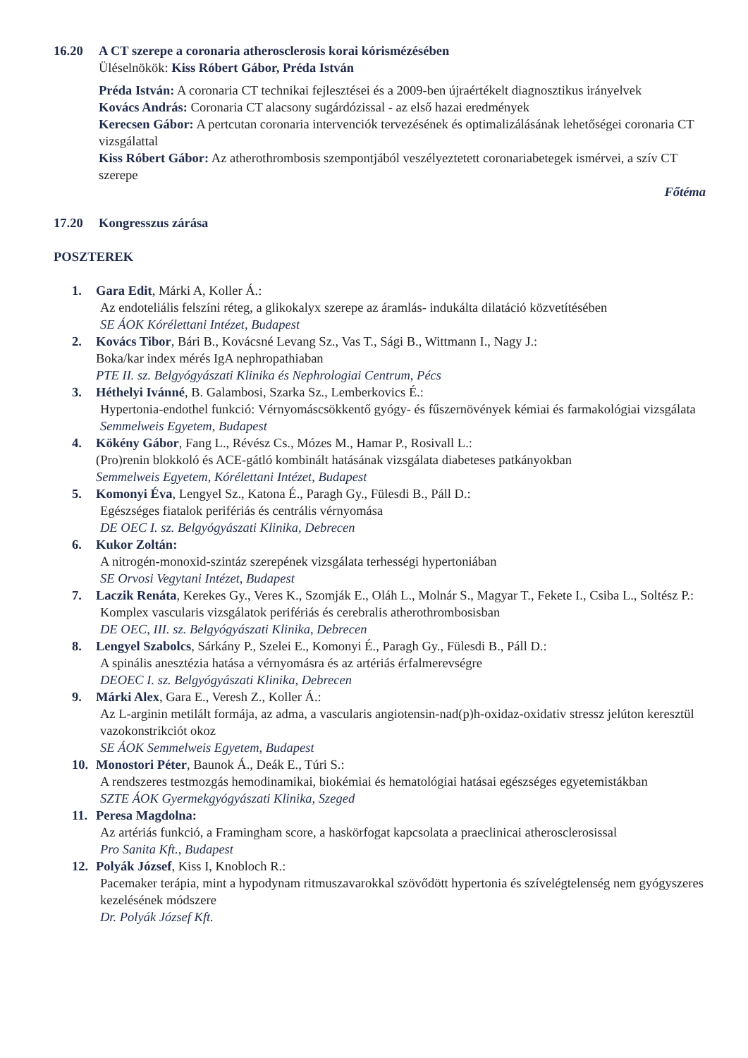16.20 A CT szerepe a coronaria atherosclerosis korai kórismézésében
Üléselnökök: Kiss Róbert Gábor, Préda István
Préda István: A coronaria CT technikai fejlesztései és a 2009-ben újraértékelt diagnosztikus irányelvek
Kovács András: Coronaria CT alacsony sugárdózissal - az első hazai eredmények
Kerecsen Gábor: A pertcutan coronaria intervenciók tervezésének és optimalizálásának lehetőségei coronaria CT vizsgálattal
Kiss Róbert Gábor: Az atherothrombosis szempontjából veszélyeztetett coronariabetegek ismérvei, a szív CT szerepe
Főtéma
17.20 Kongresszus zárása
POSZTEREK
1. Gara Edit, Márki A, Koller Á.:
Az endoteliális felszíni réteg, a glikokalyx szerepe az áramlás- indukálta dilatáció közvetítésében
SE ÁOK Kórélettani Intézet, Budapest
2. Kovács Tibor, Bári B., Kovácsné Levang Sz., Vas T., Sági B., Wittmann I., Nagy J.:
Boka/kar index mérés IgA nephropathiaban
PTE II. sz. Belgyógyászati Klinika és Nephrologiai Centrum, Pécs
3. Héthelyi Ivánné, B. Galambosi, Szarka Sz., Lemberkovics É.:
Hypertonia-endothel funkció: Vérnyomáscsökkentő gyógy- és fűszernövények kémiai és farmakológiai vizsgálata
Semmelweis Egyetem, Budapest
4. Kökény Gábor, Fang L., Révész Cs., Mózes M., Hamar P., Rosivall L.:
(Pro)renin blokkoló és ACE-gátló kombinált hatásának vizsgálata diabeteses patkányokban
Semmelweis Egyetem, Kórélettani Intézet, Budapest
5. Komonyi Éva, Lengyel Sz., Katona É., Paragh Gy., Fülesdi B., Páll D.:
Egészséges fiatalok perifériás és centrális vérnyomása
DE OEC I. sz. Belgyógyászati Klinika, Debrecen
6. Kukor Zoltán:
A nitrogén-monoxid-szintáz szerepének vizsgálata terhességi hypertoniában
SE Orvosi Vegytani Intézet, Budapest
7. Laczik Renáta, Kerekes Gy., Veres K., Szomják E., Oláh L., Molnár S., Magyar T., Fekete I., Csiba L., Soltész P.:
Komplex vascularis vizsgálatok perifériás és cerebralis atherothrombosisban
DE OEC, III. sz. Belgyógyászati Klinika, Debrecen
8. Lengyel Szabolcs, Sárkány P., Szelei E., Komonyi É., Paragh Gy., Fülesdi B., Páll D.:
A spinális anesztézia hatása a vérnyomásra és az artériás érfalmerevségre
DEOEC I. sz. Belgyógyászati Klinika, Debrecen
9. Márki Alex, Gara E., Veresh Z., Koller Á.:
Az L-arginin metilált formája, az adma, a vascularis angiotensin-nad(p)h-oxidaz-oxidativ stressz jelúton keresztül vazokonstrikciót okoz
SE ÁOK Semmelweis Egyetem, Budapest
10. Monostori Péter, Baunok Á., Deák E., Túri S.:
A rendszeres testmozgás hemodinamikai, biokémiai és hematológiai hatásai egészséges egyetemistákban
SZTE ÁOK Gyermekgyógyászati Klinika, Szeged
11. Peresa Magdolna:
Az artériás funkció, a Framingham score, a haskörfogat kapcsolata a praeclinicai atherosclerosissal
Pro Sanita Kft., Budapest
12. Polyák József, Kiss I, Knobloch R.:
Pacemaker terápia, mint a hypodynam ritmuszavarokkal szövődött hypertonia és szívelégtelenség nem gyógyszeres kezelésének módszere
Dr. Polyák József Kft.